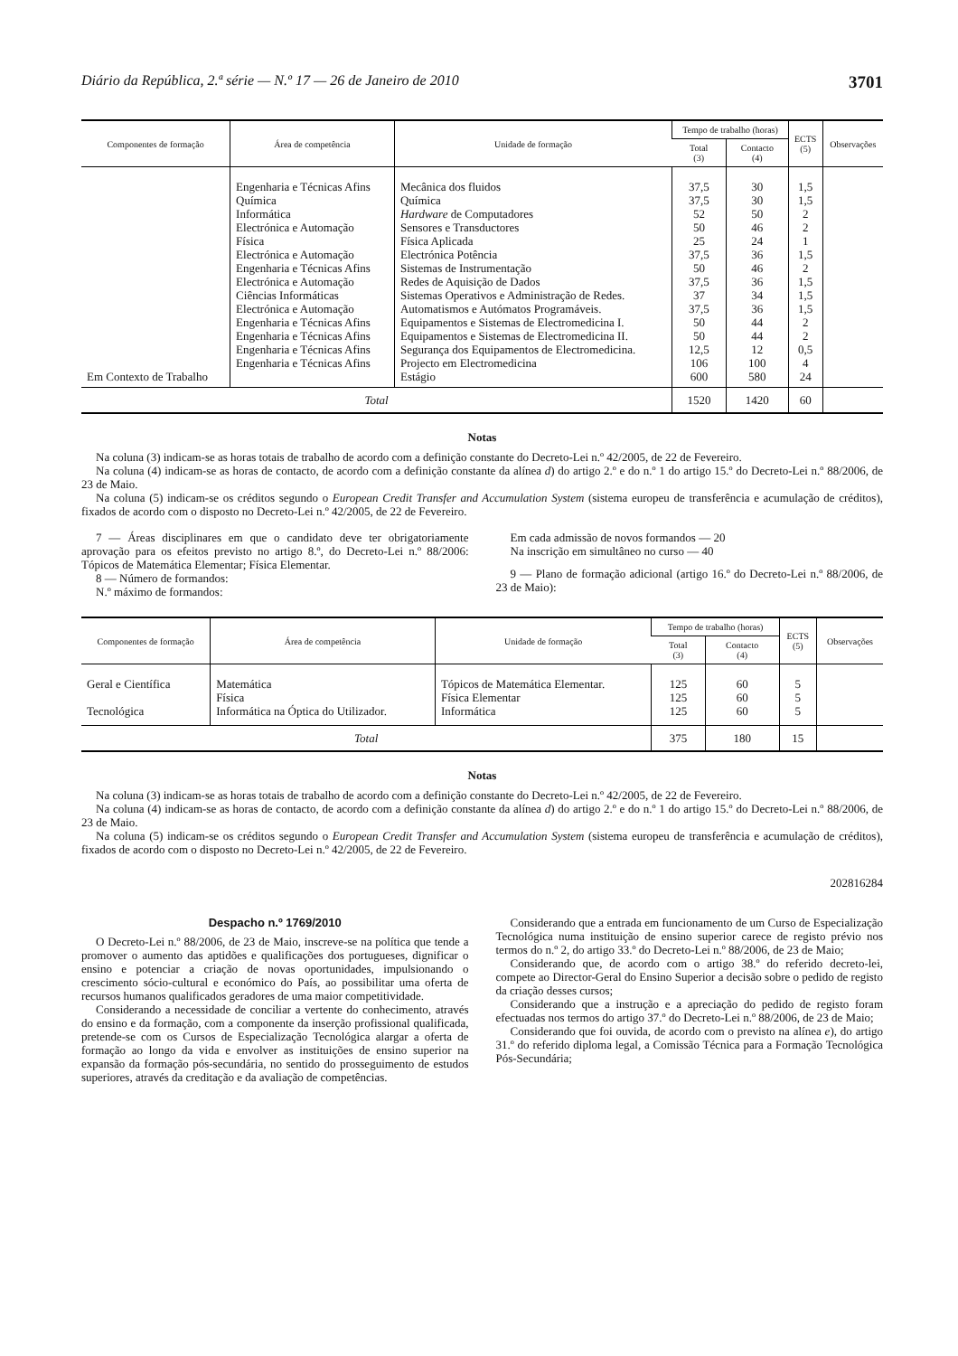Diário da República, 2.ª série — N.º 17 — 26 de Janeiro de 2010 3701
| Componentes de formação | Área de competência | Unidade de formação | Tempo de trabalho (horas) | | ECTS (5) | Observações |
| --- | --- | --- | --- | --- | --- | --- |
| | | | Total (3) | Contacto (4) | | |
| | Engenharia e Técnicas Afins | Mecânica dos fluidos | 37,5 | 30 | 1,5 | |
| | Química | Química | 37,5 | 30 | 1,5 | |
| | Informática | Hardware de Computadores | 52 | 50 | 2 | |
| | Electrónica e Automação | Sensores e Transductores | 50 | 46 | 2 | |
| | Física | Física Aplicada | 25 | 24 | 1 | |
| | Electrónica e Automação | Electrónica Potência | 37,5 | 36 | 1,5 | |
| | Engenharia e Técnicas Afins | Sistemas de Instrumentação | 50 | 46 | 2 | |
| | Electrónica e Automação | Redes de Aquisição de Dados | 37,5 | 36 | 1,5 | |
| | Ciências Informáticas | Sistemas Operativos e Administração de Redes. | 37 | 34 | 1,5 | |
| | Electrónica e Automação | Automatismos e Autómatos Programáveis. | 37,5 | 36 | 1,5 | |
| | Engenharia e Técnicas Afins | Equipamentos e Sistemas de Electromedicina I. | 50 | 44 | 2 | |
| | Engenharia e Técnicas Afins | Equipamentos e Sistemas de Electromedicina II. | 50 | 44 | 2 | |
| | Engenharia e Técnicas Afins | Segurança dos Equipamentos de Electromedicina. | 12,5 | 12 | 0,5 | |
| | Engenharia e Técnicas Afins | Projecto em Electromedicina | 106 | 100 | 4 | |
| Em Contexto de Trabalho | | Estágio | 600 | 580 | 24 | |
| Total | | | 1520 | 1420 | 60 | |
Notas
Na coluna (3) indicam-se as horas totais de trabalho de acordo com a definição constante do Decreto-Lei n.º 42/2005, de 22 de Fevereiro.
Na coluna (4) indicam-se as horas de contacto, de acordo com a definição constante da alínea d) do artigo 2.º e do n.º 1 do artigo 15.º do Decreto-Lei n.º 88/2006, de 23 de Maio.
Na coluna (5) indicam-se os créditos segundo o European Credit Transfer and Accumulation System (sistema europeu de transferência e acumulação de créditos), fixados de acordo com o disposto no Decreto-Lei n.º 42/2005, de 22 de Fevereiro.
7 — Áreas disciplinares em que o candidato deve ter obrigatoriamente aprovação para os efeitos previsto no artigo 8.º, do Decreto-Lei n.º 88/2006: Tópicos de Matemática Elementar; Física Elementar.
8 — Número de formandos:
N.º máximo de formandos:
Em cada admissão de novos formandos — 20
Na inscrição em simultâneo no curso — 40
9 — Plano de formação adicional (artigo 16.º do Decreto-Lei n.º 88/2006, de 23 de Maio):
| Componentes de formação | Área de competência | Unidade de formação | Tempo de trabalho (horas) | | ECTS (5) | Observações |
| --- | --- | --- | --- | --- | --- | --- |
| | | | Total (3) | Contacto (4) | | |
| Geral e Científica | Matemática | Tópicos de Matemática Elementar. | 125 | 60 | 5 | |
| | Física | Física Elementar | 125 | 60 | 5 | |
| Tecnológica | Informática na Óptica do Utilizador. | Informática | 125 | 60 | 5 | |
| Total | | | 375 | 180 | 15 | |
Notas
Na coluna (3) indicam-se as horas totais de trabalho de acordo com a definição constante do Decreto-Lei n.º 42/2005, de 22 de Fevereiro.
Na coluna (4) indicam-se as horas de contacto, de acordo com a definição constante da alínea d) do artigo 2.º e do n.º 1 do artigo 15.º do Decreto-Lei n.º 88/2006, de 23 de Maio.
Na coluna (5) indicam-se os créditos segundo o European Credit Transfer and Accumulation System (sistema europeu de transferência e acumulação de créditos), fixados de acordo com o disposto no Decreto-Lei n.º 42/2005, de 22 de Fevereiro.
202816284
Despacho n.º 1769/2010
O Decreto-Lei n.º 88/2006, de 23 de Maio, inscreve-se na política que tende a promover o aumento das aptidões e qualificações dos portugueses, dignificar o ensino e potenciar a criação de novas oportunidades, impulsionando o crescimento sócio-cultural e económico do País, ao possibilitar uma oferta de recursos humanos qualificados geradores de uma maior competitividade.
Considerando a necessidade de conciliar a vertente do conhecimento, através do ensino e da formação, com a componente da inserção profissional qualificada, pretende-se com os Cursos de Especialização Tecnológica alargar a oferta de formação ao longo da vida e envolver as instituições de ensino superior na expansão da formação pós-secundária, no sentido do prosseguimento de estudos superiores, através da creditação e da avaliação de competências.
Considerando que a entrada em funcionamento de um Curso de Especialização Tecnológica numa instituição de ensino superior carece de registo prévio nos termos do n.º 2, do artigo 33.º do Decreto-Lei n.º 88/2006, de 23 de Maio;
Considerando que, de acordo com o artigo 38.º do referido decreto-lei, compete ao Director-Geral do Ensino Superior a decisão sobre o pedido de registo da criação desses cursos;
Considerando que a instrução e a apreciação do pedido de registo foram efectuadas nos termos do artigo 37.º do Decreto-Lei n.º 88/2006, de 23 de Maio;
Considerando que foi ouvida, de acordo com o previsto na alínea e), do artigo 31.º do referido diploma legal, a Comissão Técnica para a Formação Tecnológica Pós-Secundária;